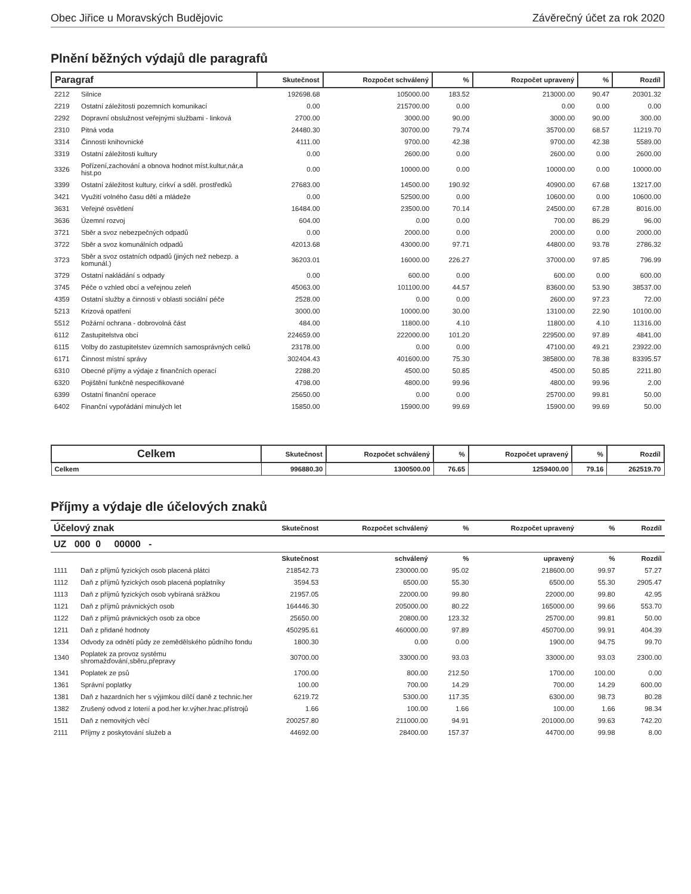Obec Jiřice u Moravských Budějovic Závěrečný účet za rok 2020
Plnění běžných výdajů dle paragrafů
| Paragraf | | Skutečnost | Rozpočet schválený | % | Rozpočet upravený | % | Rozdíl |
| --- | --- | --- | --- | --- | --- | --- | --- |
| 2212 | Silnice | 192698.68 | 105000.00 | 183.52 | 213000.00 | 90.47 | 20301.32 |
| 2219 | Ostatní záležitosti pozemních komunikací | 0.00 | 215700.00 | 0.00 | 0.00 | 0.00 | 0.00 |
| 2292 | Dopravní obslužnost veřejnými službami - linková | 2700.00 | 3000.00 | 90.00 | 3000.00 | 90.00 | 300.00 |
| 2310 | Pitná voda | 24480.30 | 30700.00 | 79.74 | 35700.00 | 68.57 | 11219.70 |
| 3314 | Činnosti knihovnické | 4111.00 | 9700.00 | 42.38 | 9700.00 | 42.38 | 5589.00 |
| 3319 | Ostatní záležitosti kultury | 0.00 | 2600.00 | 0.00 | 2600.00 | 0.00 | 2600.00 |
| 3326 | Pořízení,zachování a obnova hodnot míst.kultur,nár,a hist.po | 0.00 | 10000.00 | 0.00 | 10000.00 | 0.00 | 10000.00 |
| 3399 | Ostatní záležitost kultury, církví a sděl. prostředků | 27683.00 | 14500.00 | 190.92 | 40900.00 | 67.68 | 13217.00 |
| 3421 | Využití volného času dětí a mládeže | 0.00 | 52500.00 | 0.00 | 10600.00 | 0.00 | 10600.00 |
| 3631 | Veřejné osvětlení | 16484.00 | 23500.00 | 70.14 | 24500.00 | 67.28 | 8016.00 |
| 3636 | Územní rozvoj | 604.00 | 0.00 | 0.00 | 700.00 | 86.29 | 96.00 |
| 3721 | Sběr a svoz nebezpečných odpadů | 0.00 | 2000.00 | 0.00 | 2000.00 | 0.00 | 2000.00 |
| 3722 | Sběr a svoz komunálních odpadů | 42013.68 | 43000.00 | 97.71 | 44800.00 | 93.78 | 2786.32 |
| 3723 | Sběr a svoz ostatních odpadů (jiných než nebezp. a komunál.) | 36203.01 | 16000.00 | 226.27 | 37000.00 | 97.85 | 796.99 |
| 3729 | Ostatní nakládání s odpady | 0.00 | 600.00 | 0.00 | 600.00 | 0.00 | 600.00 |
| 3745 | Péče o vzhled obcí a veřejnou zeleň | 45063.00 | 101100.00 | 44.57 | 83600.00 | 53.90 | 38537.00 |
| 4359 | Ostatní služby a činnosti v oblasti sociální péče | 2528.00 | 0.00 | 0.00 | 2600.00 | 97.23 | 72.00 |
| 5213 | Krizová opatření | 3000.00 | 10000.00 | 30.00 | 13100.00 | 22.90 | 10100.00 |
| 5512 | Požární ochrana - dobrovolná část | 484.00 | 11800.00 | 4.10 | 11800.00 | 4.10 | 11316.00 |
| 6112 | Zastupitelstva obcí | 224659.00 | 222000.00 | 101.20 | 229500.00 | 97.89 | 4841.00 |
| 6115 | Volby do zastupitelstev územních samosprávných celků | 23178.00 | 0.00 | 0.00 | 47100.00 | 49.21 | 23922.00 |
| 6171 | Činnost místní správy | 302404.43 | 401600.00 | 75.30 | 385800.00 | 78.38 | 83395.57 |
| 6310 | Obecné příjmy a výdaje z finančních operací | 2288.20 | 4500.00 | 50.85 | 4500.00 | 50.85 | 2211.80 |
| 6320 | Pojištění funkčně nespecifikované | 4798.00 | 4800.00 | 99.96 | 4800.00 | 99.96 | 2.00 |
| 6399 | Ostatní finanční operace | 25650.00 | 0.00 | 0.00 | 25700.00 | 99.81 | 50.00 |
| 6402 | Finanční vypořádání minulých let | 15850.00 | 15900.00 | 99.69 | 15900.00 | 99.69 | 50.00 |
| Celkem | Skutečnost | Rozpočet schválený | % | Rozpočet upravený | % | Rozdíl |
| --- | --- | --- | --- | --- | --- | --- |
| Celkem | 996880.30 | 1300500.00 | 76.65 | 1259400.00 | 79.16 | 262519.70 |
Příjmy a výdaje dle účelových znaků
| Účelový znak | | Skutečnost | Rozpočet schválený | % | Rozpočet upravený | % | Rozdíl |
| --- | --- | --- | --- | --- | --- | --- | --- |
| UZ 000 0 00000 - | | | | | | | |
| | | Skutečnost | schválený | % | upravený | % | Rozdíl |
| 1111 | Daň z příjmů fyzických osob placená plátci | 218542.73 | 230000.00 | 95.02 | 218600.00 | 99.97 | 57.27 |
| 1112 | Daň z příjmů fyzických osob placená poplatníky | 3594.53 | 6500.00 | 55.30 | 6500.00 | 55.30 | 2905.47 |
| 1113 | Daň z příjmů fyzických osob vybíraná srážkou | 21957.05 | 22000.00 | 99.80 | 22000.00 | 99.80 | 42.95 |
| 1121 | Daň z příjmů právnických osob | 164446.30 | 205000.00 | 80.22 | 165000.00 | 99.66 | 553.70 |
| 1122 | Daň z příjmů právnických osob za obce | 25650.00 | 20800.00 | 123.32 | 25700.00 | 99.81 | 50.00 |
| 1211 | Daň z přidané hodnoty | 450295.61 | 460000.00 | 97.89 | 450700.00 | 99.91 | 404.39 |
| 1334 | Odvody za odnětí půdy ze zemědělského půdního fondu | 1800.30 | 0.00 | 0.00 | 1900.00 | 94.75 | 99.70 |
| 1340 | Poplatek za provoz systému shromažďování,sběru,přepravy | 30700.00 | 33000.00 | 93.03 | 33000.00 | 93.03 | 2300.00 |
| 1341 | Poplatek ze psů | 1700.00 | 800.00 | 212.50 | 1700.00 | 100.00 | 0.00 |
| 1361 | Správní poplatky | 100.00 | 700.00 | 14.29 | 700.00 | 14.29 | 600.00 |
| 1381 | Daň z hazardních her s výjimkou dílčí daně z technic.her | 6219.72 | 5300.00 | 117.35 | 6300.00 | 98.73 | 80.28 |
| 1382 | Zrušený odvod z loterií a pod.her kr.výher.hrac.přístrojů | 1.66 | 100.00 | 1.66 | 100.00 | 1.66 | 98.34 |
| 1511 | Daň z nemovitých věcí | 200257.80 | 211000.00 | 94.91 | 201000.00 | 99.63 | 742.20 |
| 2111 | Příjmy z poskytování služeb a | 44692.00 | 28400.00 | 157.37 | 44700.00 | 99.98 | 8.00 |